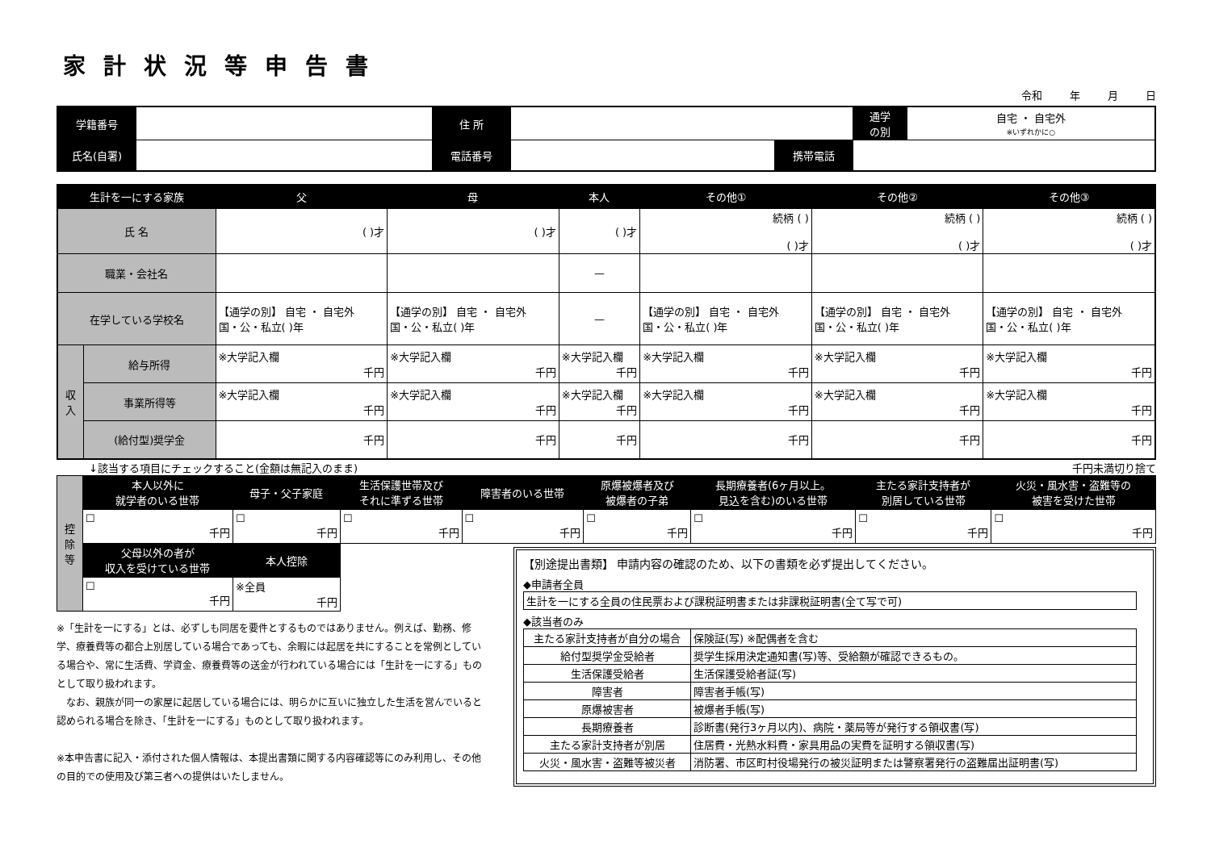家計状況等申告書
令和 年 月 日
| 学籍番号 | | 住 所 | | | | 通学 の別 | 自宅 ・ 自宅外 ※いずれかに○ |
| 氏名(自署) | | 電話番号 | | 携帯電話 | | | |
| 生計を一にする家族 | | 父 | 母 | 本人 | その他① | その他② | その他③ |
| --- | --- | --- | --- | --- | --- | --- | --- |
| 氏 名 | | ( )才 | ( )才 | ( )才 | 続柄 ( ) ( )才 | 続柄 ( ) ( )才 | 続柄 ( ) ( )才 |
| 職業・会社名 | | | | — | | | |
| 在学している学校名 | | 【通学の別】 自宅 ・ 自宅外 国・公・私立( )年 | 【通学の別】 自宅 ・ 自宅外 国・公・私立( )年 | — | 【通学の別】 自宅 ・ 自宅外 国・公・私立( )年 | 【通学の別】 自宅 ・ 自宅外 国・公・私立( )年 | 【通学の別】 自宅 ・ 自宅外 国・公・私立( )年 |
| 収 入 | 給与所得 | ※大学記入欄 千円 | ※大学記入欄 千円 | ※大学記入欄 千円 | ※大学記入欄 千円 | ※大学記入欄 千円 | ※大学記入欄 千円 |
| | 事業所得等 | ※大学記入欄 千円 | ※大学記入欄 千円 | ※大学記入欄 千円 | ※大学記入欄 千円 | ※大学記入欄 千円 | ※大学記入欄 千円 |
| | (給付型)奨学金 | 千円 | 千円 | 千円 | 千円 | 千円 | 千円 |
↓該当する項目にチェックすること(金額は無記入のまま) 千円未満切り捨て
| 控 除 等 | 本人以外に 就学者のいる世帯 | 母子・父子家庭 | 生活保護世帯及び それに準ずる世帯 | 障害者のいる世帯 | 原爆被爆者及び 被爆者の子弟 | 長期療養者(6ヶ月以上。 見込を含む)のいる世帯 | 主たる家計支持者が 別居している世帯 | 火災・風水害・盗難等の 被害を受けた世帯 |
| | ☐ 千円 | ☐ 千円 | ☐ 千円 | ☐ 千円 | ☐ 千円 | ☐ 千円 | ☐ 千円 | ☐ 千円 |
| | 父母以外の者が 収入を受けている世帯 | 本人控除 | | | | | | |
| | ☐ 千円 | ※全員 千円 | | | | | | |
※「生計を一にする」とは、必ずしも同居を要件とするものではありません。例えば、勤務、修学、療養費等の都合上別居している場合であっても、余暇には起居を共にすることを常例としている場合や、常に生活費、学資金、療養費等の送金が行われている場合には「生計を一にする」ものとして取り扱われます。
　なお、親族が同一の家屋に起居している場合には、明らかに互いに独立した生活を営んでいると認められる場合を除き、「生計を一にする」ものとして取り扱われます。
※本申告書に記入・添付された個人情報は、本提出書類に関する内容確認等にのみ利用し、その他の目的での使用及び第三者への提供はいたしません。
【別途提出書類】 申請内容の確認のため、以下の書類を必ず提出してください。
◆申請者全員
| 生計を一にする全員の住民票および課税証明書または非課税証明書(全て写で可) |
◆該当者のみ
| 主たる家計支持者が自分の場合 | 保険証(写) ※配偶者を含む |
| 給付型奨学金受給者 | 奨学生採用決定通知書(写)等、受給額が確認できるもの。 |
| 生活保護受給者 | 生活保護受給者証(写) |
| 障害者 | 障害者手帳(写) |
| 原爆被害者 | 被爆者手帳(写) |
| 長期療養者 | 診断書(発行3ヶ月以内)、病院・薬局等が発行する領収書(写) |
| 主たる家計支持者が別居 | 住居費・光熱水料費・家具用品の実費を証明する領収書(写) |
| 火災・風水害・盗難等被災者 | 消防署、市区町村役場発行の被災証明または警察署発行の盗難届出証明書(写) |